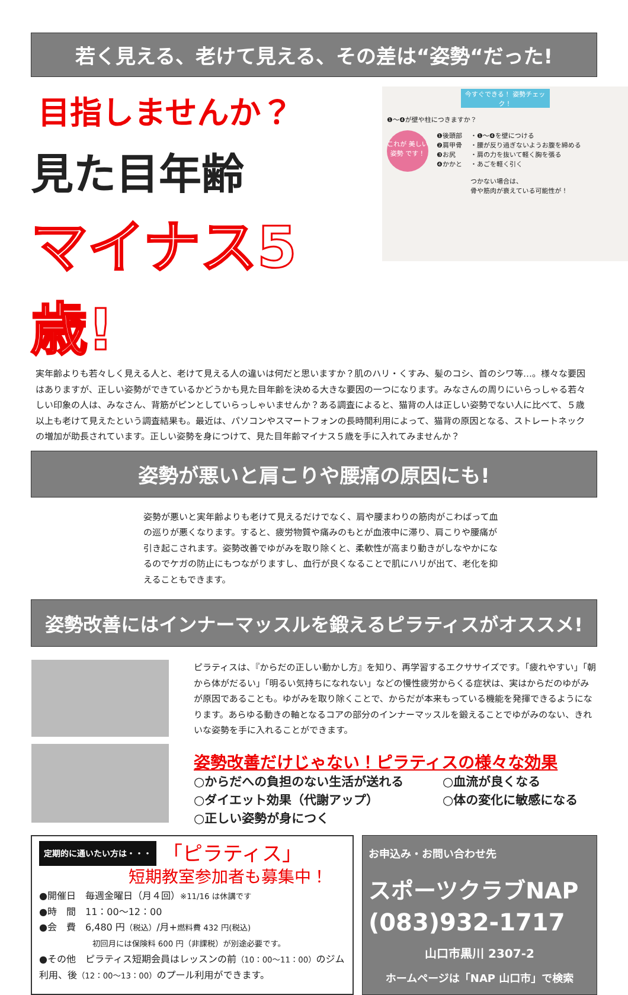若く見える、老けて見える、その差は“姿勢“だった!
目指しませんか？
見た目年齢
マイナス5歳!
今すぐできる！ 姿勢チェック！
❶〜❹が壁や柱につきますか？
これが 美しい姿勢 です！
❶後頭部
❷肩甲骨
❸お尻
❹かかと
・❶〜❹を壁につける
・腰が反り過ぎないようお腹を締める
・肩の力を抜いて軽く胸を張る
・あごを軽く引く
つかない場合は、
骨や筋肉が衰えている可能性が！
実年齢よりも若々しく見える人と、老けて見える人の違いは何だと思いますか？肌のハリ・くすみ、髪のコシ、首のシワ等…。様々な要因はありますが、正しい姿勢ができているかどうかも見た目年齢を決める大きな要因の一つになります。みなさんの周りにいらっしゃる若々しい印象の人は、みなさん、背筋がピンとしていらっしゃいませんか？ある調査によると、猫背の人は正しい姿勢でない人に比べて、５歳以上も老けて見えたという調査結果も。最近は、パソコンやスマートフォンの長時間利用によって、猫背の原因となる、ストレートネックの増加が助長されています。正しい姿勢を身につけて、見た目年齢マイナス５歳を手に入れてみませんか？
姿勢が悪いと肩こりや腰痛の原因にも!
姿勢が悪いと実年齢よりも老けて見えるだけでなく、肩や腰まわりの筋肉がこわばって血の巡りが悪くなります。すると、疲労物質や痛みのもとが血液中に滞り、肩こりや腰痛が引き起こされます。姿勢改善でゆがみを取り除くと、柔軟性が高まり動きがしなやかになるのでケガの防止にもつながりますし、血行が良くなることで肌にハリが出て、老化を抑えることもできます。
姿勢改善にはインナーマッスルを鍛えるピラティスがオススメ!
ピラティスは、『からだの正しい動かし方』を知り、再学習するエクササイズです。「疲れやすい」「朝から体がだるい」「明るい気持ちになれない」などの慢性疲労からくる症状は、実はからだのゆがみが原因であることも。ゆがみを取り除くことで、からだが本来もっている機能を発揮できるようになります。あらゆる動きの軸となるコアの部分のインナーマッスルを鍛えることでゆがみのない、きれいな姿勢を手に入れることができます。
姿勢改善だけじゃない！ピラティスの様々な効果
○からだへの負担のない生活が送れる
○ダイエット効果（代謝アップ）
○正しい姿勢が身につく
○血流が良くなる
○体の変化に敏感になる
定期的に通いたい方は・・・ 「ピラティス」
短期教室参加者も募集中！
●開催日　毎週金曜日（月４回）※11/16 は休講です
●時　間　11：00〜12：00
●会　費　6,480 円（税込）/月+燃料費 432 円(税込)
初回月には保険料 600 円（非課税）が別途必要です。
●その他　ピラティス短期会員はレッスンの前（10：00〜11：00）のジム利用、後（12：00〜13：00）のプール利用ができます。
お申込み・お問い合わせ先
スポーツクラブNAP
(083)932-1717
山口市黒川 2307-2
ホームページは「NAP 山口市」で検索